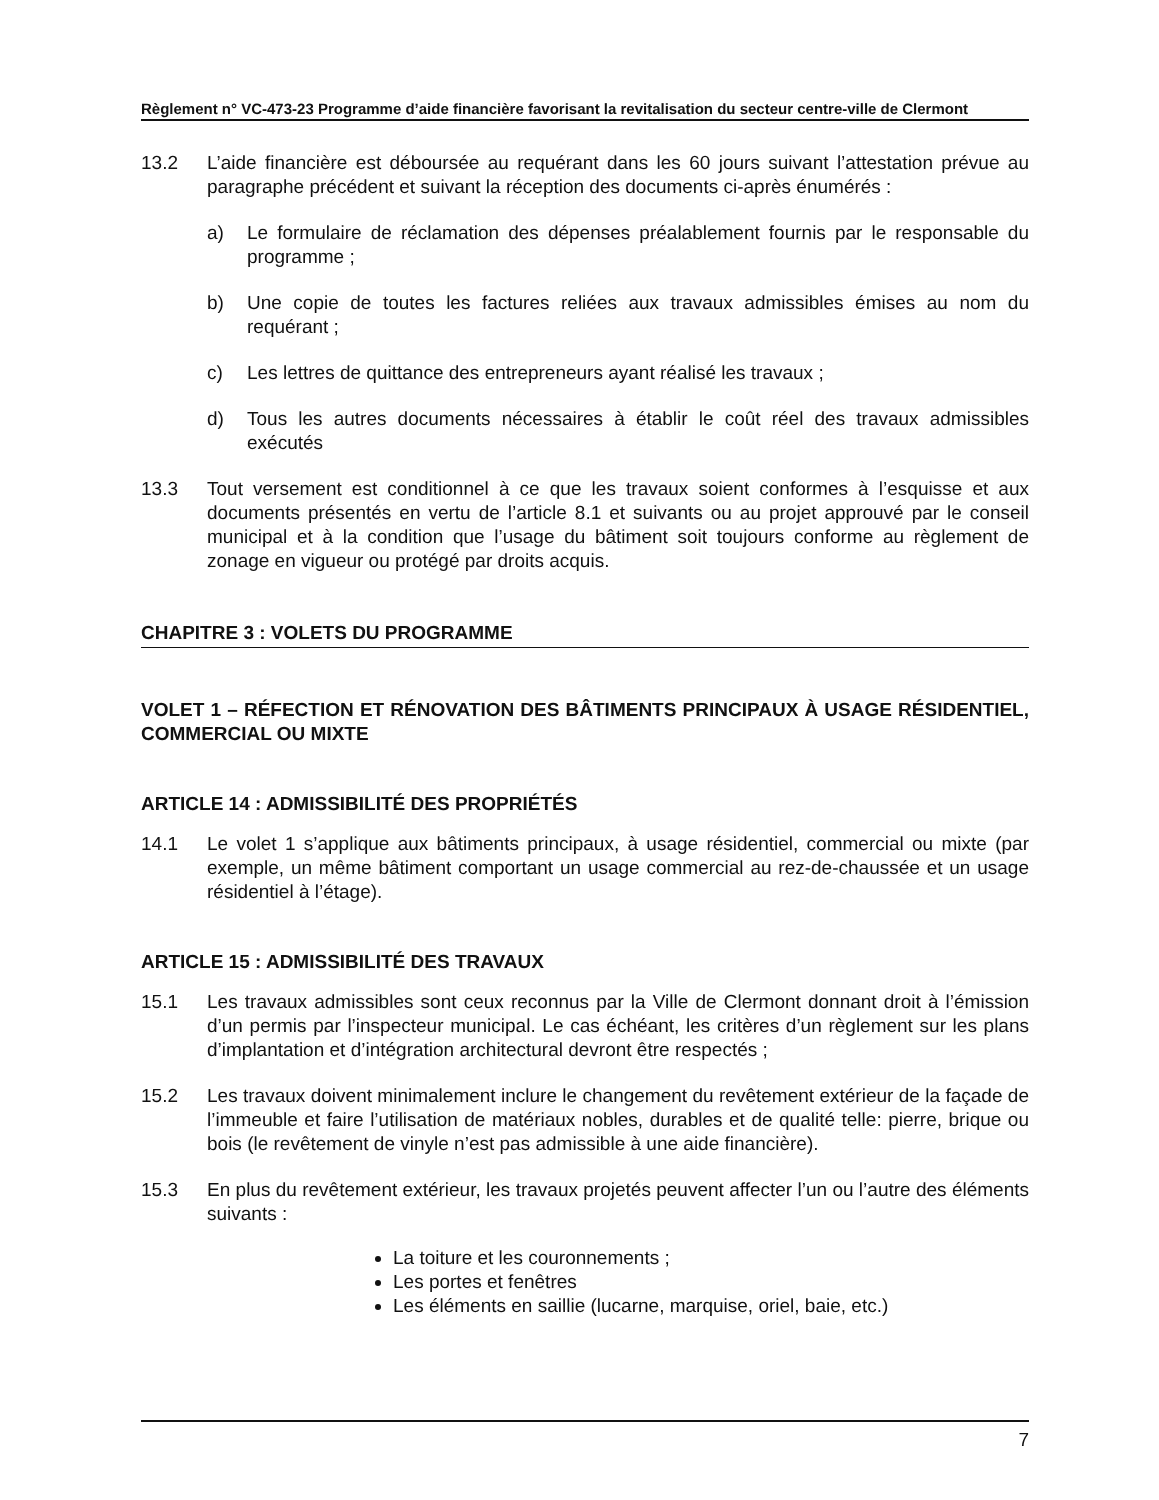Règlement n° VC-473-23 Programme d’aide financière favorisant la revitalisation du secteur centre-ville de Clermont
13.2 L’aide financière est déboursée au requérant dans les 60 jours suivant l’attestation prévue au paragraphe précédent et suivant la réception des documents ci-après énumérés :
a) Le formulaire de réclamation des dépenses préalablement fournis par le responsable du programme ;
b) Une copie de toutes les factures reliées aux travaux admissibles émises au nom du requérant ;
c) Les lettres de quittance des entrepreneurs ayant réalisé les travaux ;
d) Tous les autres documents nécessaires à établir le coût réel des travaux admissibles exécutés
13.3 Tout versement est conditionnel à ce que les travaux soient conformes à l’esquisse et aux documents présentés en vertu de l’article 8.1 et suivants ou au projet approuvé par le conseil municipal et à la condition que l’usage du bâtiment soit toujours conforme au règlement de zonage en vigueur ou protégé par droits acquis.
CHAPITRE 3 : VOLETS DU PROGRAMME
VOLET 1 – RÉFECTION ET RÉNOVATION DES BÂTIMENTS PRINCIPAUX À USAGE RÉSIDENTIEL, COMMERCIAL OU MIXTE
ARTICLE 14 : ADMISSIBILITÉ DES PROPRIÉTÉS
14.1 Le volet 1 s’applique aux bâtiments principaux, à usage résidentiel, commercial ou mixte (par exemple, un même bâtiment comportant un usage commercial au rez-de-chaussée et un usage résidentiel à l’étage).
ARTICLE 15 : ADMISSIBILITÉ DES TRAVAUX
15.1 Les travaux admissibles sont ceux reconnus par la Ville de Clermont donnant droit à l’émission d’un permis par l’inspecteur municipal. Le cas échéant, les critères d’un règlement sur les plans d’implantation et d’intégration architectural devront être respectés ;
15.2 Les travaux doivent minimalement inclure le changement du revêtement extérieur de la façade de l’immeuble et faire l’utilisation de matériaux nobles, durables et de qualité telle: pierre, brique ou bois (le revêtement de vinyle n’est pas admissible à une aide financière).
15.3 En plus du revêtement extérieur, les travaux projetés peuvent affecter l’un ou l’autre des éléments suivants :
La toiture et les couronnements ;
Les portes et fenêtres
Les éléments en saillie (lucarne, marquise, oriel, baie, etc.)
7